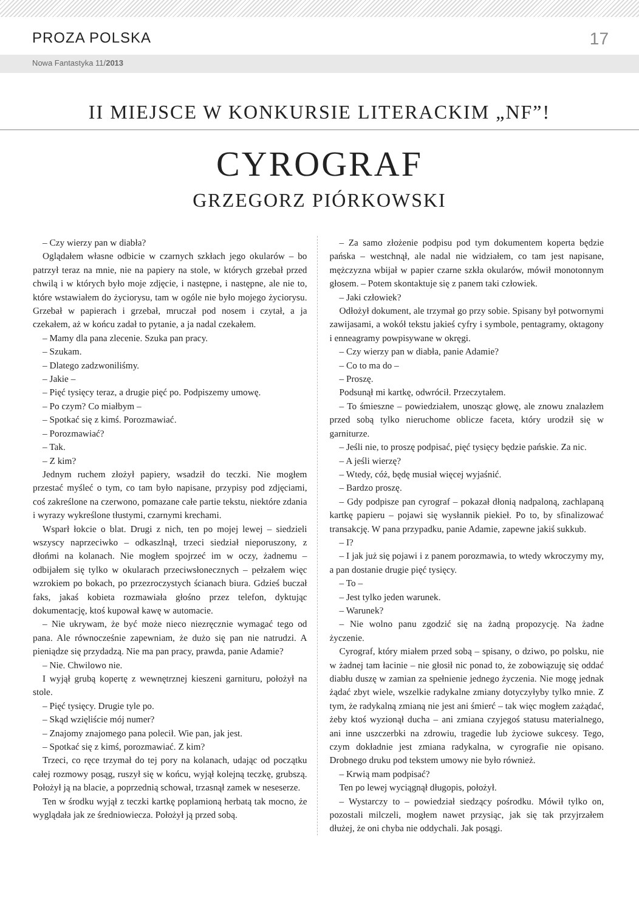PROZA POLSKA 17
Nowa Fantastyka 11/2013
II MIEJSCE W KONKURSIE LITERACKIM „NF”!
CYROGRAF
GRZEGORZ PIÓRKOWSKI
– Czy wierzy pan w diabła?
Oglądałem własne odbicie w czarnych szkłach jego okularów – bo patrzył teraz na mnie, nie na papiery na stole, w których grzebał przed chwilą i w których było moje zdjęcie, i następne, i następne, ale nie to, które wstawiałem do życiorysu, tam w ogóle nie było mojego życiorysu. Grzebał w papierach i grzebał, mruczał pod nosem i czytał, a ja czekałem, aż w końcu zadał to pytanie, a ja nadal czekałem.
– Mamy dla pana zlecenie. Szuka pan pracy.
– Szukam.
– Dlatego zadzwoniliśmy.
– Jakie –
– Pięć tysięcy teraz, a drugie pięć po. Podpiszemy umowę.
– Po czym? Co miałbym –
– Spotkać się z kimś. Porozmawiać.
– Porozmawiać?
– Tak.
– Z kim?
Jednym ruchem złożył papiery, wsadził do teczki. Nie mogłem przestać myśleć o tym, co tam było napisane, przypisy pod zdjęciami, coś zakreślone na czerwono, pomazane całe partie tekstu, niektóre zdania i wyrazy wykreślone tłustymi, czarnymi krechami.
Wsparł łokcie o blat. Drugi z nich, ten po mojej lewej – siedzieli wszyscy naprzeciwko – odkaszlnął, trzeci siedział nieporuszony, z dłońmi na kolanach. Nie mogłem spojrzeć im w oczy, żadnemu – odbijałem się tylko w okularach przeciwsłonecznych – pełzałem więc wzrokiem po bokach, po przezroczystych ścianach biura. Gdzieś buczał faks, jakaś kobieta rozmawiała głośno przez telefon, dyktując dokumentację, ktoś kupował kawę w automacie.
– Nie ukrywam, że być może nieco niezręcznie wymagać tego od pana. Ale równocześnie zapewniam, że dużo się pan nie natrudzi. A pieniądze się przydadzą. Nie ma pan pracy, prawda, panie Adamie?
– Nie. Chwilowo nie.
I wyjął grubą kopertę z wewnętrznej kieszeni garnituru, położył na stole.
– Pięć tysięcy. Drugie tyle po.
– Skąd wzięliście mój numer?
– Znajomy znajomego pana polecił. Wie pan, jak jest.
– Spotkać się z kimś, porozmawiać. Z kim?
Trzeci, co ręce trzymał do tej pory na kolanach, udając od początku całej rozmowy posąg, ruszył się w końcu, wyjął kolejną teczkę, grubszą. Położył ją na blacie, a poprzednią schował, trzasnął zamek w neseserze.
Ten w środku wyjął z teczki kartkę poplamioną herbatą tak mocno, że wyglądała jak ze średniowiecza. Położył ją przed sobą.
– Za samo złożenie podpisu pod tym dokumentem koperta będzie pańska – westchnął, ale nadal nie widziałem, co tam jest napisane, mężczyzna wbijał w papier czarne szkła okularów, mówił monotonnym głosem. – Potem skontaktuje się z panem taki człowiek.
– Jaki człowiek?
Odłożył dokument, ale trzymał go przy sobie. Spisany był potwornymi zawijasami, a wokół tekstu jakieś cyfry i symbole, pentagramy, oktagony i enneagramy powpisywane w okręgi.
– Czy wierzy pan w diabła, panie Adamie?
– Co to ma do –
– Proszę.
Podsunął mi kartkę, odwrócił. Przeczytałem.
– To śmieszne – powiedziałem, unosząc głowę, ale znowu znalazłem przed sobą tylko nieruchome oblicze faceta, który urodził się w garniturze.
– Jeśli nie, to proszę podpisać, pięć tysięcy będzie pańskie. Za nic.
– A jeśli wierzę?
– Wtedy, cóż, będę musiał więcej wyjaśnić.
– Bardzo proszę.
– Gdy podpisze pan cyrograf – pokazał dłonią nadpaloną, zachlapaną kartkę papieru – pojawi się wysłannik piekieł. Po to, by sfinalizować transakcję. W pana przypadku, panie Adamie, zapewne jakiś sukkub.
– I?
– I jak już się pojawi i z panem porozmawia, to wtedy wkroczymy my, a pan dostanie drugie pięć tysięcy.
– To –
– Jest tylko jeden warunek.
– Warunek?
– Nie wolno panu zgodzić się na żadną propozycję. Na żadne życzenie.
Cyrograf, który miałem przed sobą – spisany, o dziwo, po polsku, nie w żadnej tam łacinie – nie głosił nic ponad to, że zobowiązuję się oddać diabłu duszę w zamian za spełnienie jednego życzenia. Nie mogę jednak żądać zbyt wiele, wszelkie radykalne zmiany dotyczyłyby tylko mnie. Z tym, że radykalną zmianą nie jest ani śmierć – tak więc mogłem zażądać, żeby ktoś wyzionął ducha – ani zmiana czyjegoś statusu materialnego, ani inne uszczerbki na zdrowiu, tragedie lub życiowe sukcesy. Tego, czym dokładnie jest zmiana radykalna, w cyrografie nie opisano. Drobnego druku pod tekstem umowy nie było również.
– Krwią mam podpisać?
Ten po lewej wyciągnął długopis, położył.
– Wystarczy to – powiedział siedzący pośrodku. Mówił tylko on, pozostali milczeli, mogłem nawet przysiąc, jak się tak przyjrzałem dłużej, że oni chyba nie oddychali. Jak posągi.